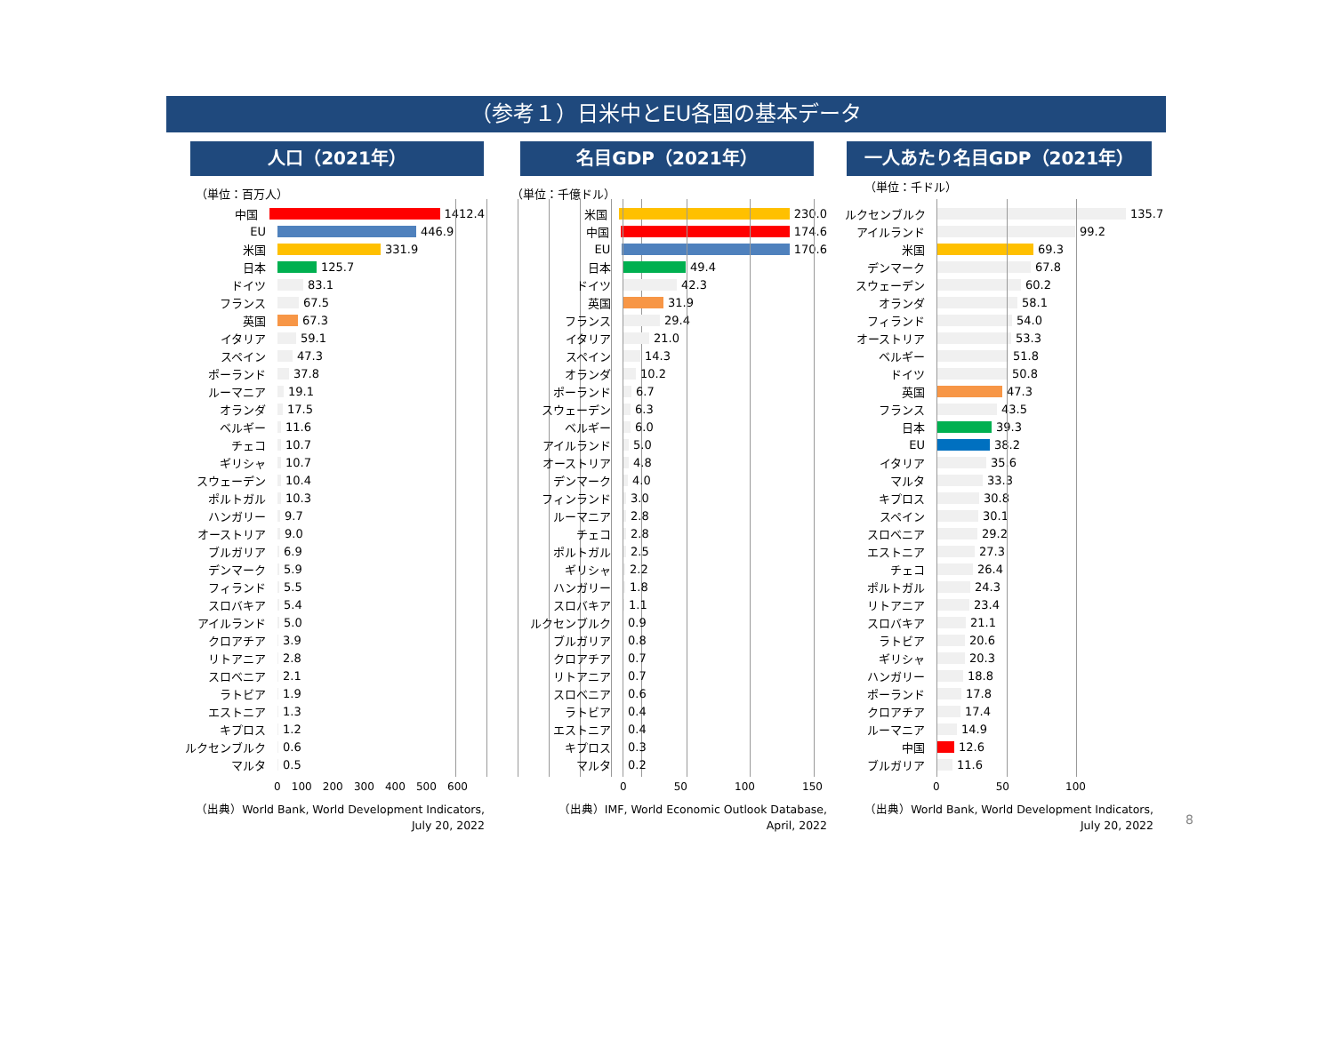（参考１）日米中とEU各国の基本データ
人口（2021年）
（単位：百万人）
中国 1412.4
EU 446.9
米国 331.9
日本 125.7
ドイツ 83.1
フランス 67.5
英国 67.3
イタリア 59.1
スペイン 47.3
ポーランド 37.8
ルーマニア 19.1
オランダ 17.5
ベルギー 11.6
チェコ 10.7
ギリシャ 10.7
スウェーデン 10.4
ポルトガル 10.3
ハンガリー 9.7
オーストリア 9.0
ブルガリア 6.9
デンマーク 5.9
フィランド 5.5
スロバキア 5.4
アイルランド 5.0
クロアチア 3.9
リトアニア 2.8
スロベニア 2.1
ラトビア 1.9
エストニア 1.3
キプロス 1.2
ルクセンブルク 0.6
マルタ 0.5
0 100 200 300 400 500 600
（出典）World Bank, World Development Indicators,
July 20, 2022
名目GDP（2021年）
（単位：千億ドル）
米国 230.0
中国 174.6
EU 170.6
日本 49.4
ドイツ 42.3
英国 31.9
フランス 29.4
イタリア 21.0
スペイン 14.3
オランダ 10.2
ポーランド 6.7
スウェーデン 6.3
ベルギー 6.0
アイルランド 5.0
オーストリア 4.8
デンマーク 4.0
フィンランド 3.0
ルーマニア 2.8
チェコ 2.8
ポルトガル 2.5
ギリシャ 2.2
ハンガリー 1.8
スロバキア 1.1
ルクセンブルク 0.9
ブルガリア 0.8
クロアチア 0.7
リトアニア 0.7
スロベニア 0.6
ラトビア 0.4
エストニア 0.4
キプロス 0.3
マルタ 0.2
0 50 100 150
（出典）IMF, World Economic Outlook Database,
April, 2022
一人あたり名目GDP（2021年）
（単位：千ドル）
ルクセンブルク 135.7
アイルランド 99.2
米国 69.3
デンマーク 67.8
スウェーデン 60.2
オランダ 58.1
フィランド 54.0
オーストリア 53.3
ベルギー 51.8
ドイツ 50.8
英国 47.3
フランス 43.5
日本 39.3
EU 38.2
イタリア 35.6
マルタ 33.3
キプロス 30.8
スペイン 30.1
スロベニア 29.2
エストニア 27.3
チェコ 26.4
ポルトガル 24.3
リトアニア 23.4
スロバキア 21.1
ラトビア 20.6
ギリシャ 20.3
ハンガリー 18.8
ポーランド 17.8
クロアチア 17.4
ルーマニア 14.9
中国 12.6
ブルガリア 11.6
0 50 100
（出典）World Bank, World Development Indicators,
July 20, 2022
8